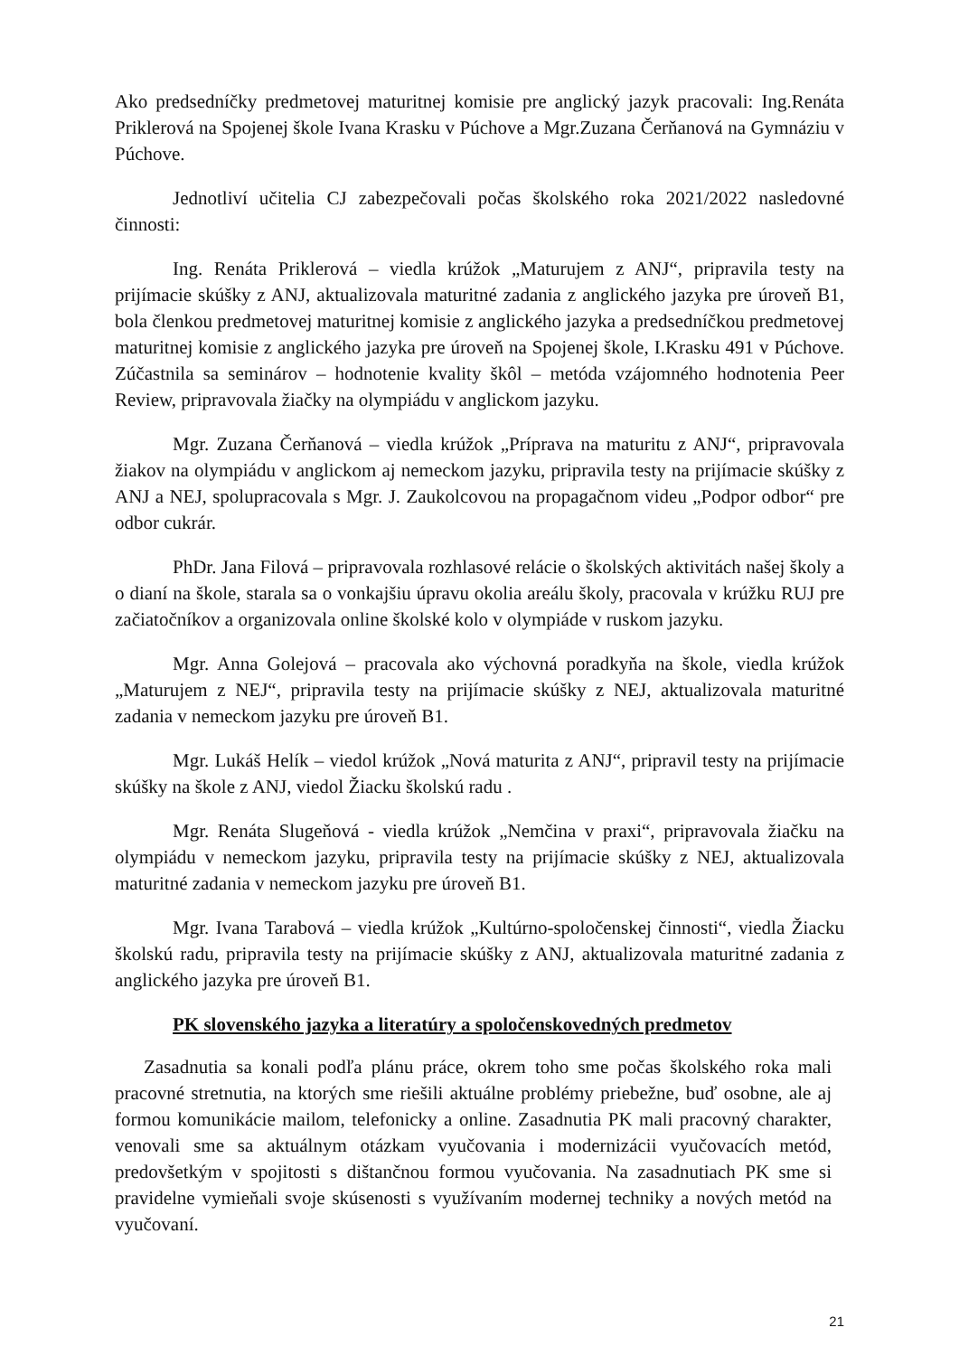Ako predsedníčky predmetovej maturitnej komisie pre anglický jazyk pracovali: Ing.Renáta Priklerová na Spojenej škole Ivana Krasku v Púchove a Mgr.Zuzana Čerňanová na Gymnáziu v Púchove.
Jednotliví učitelia CJ zabezpečovali počas školského roka 2021/2022 nasledovné činnosti:
Ing. Renáta Priklerová – viedla krúžok „Maturujem z ANJ“, pripravila testy na prijímacie skúšky z ANJ, aktualizovala maturitné zadania z anglického jazyka pre úroveň B1, bola členkou predmetovej maturitnej komisie z anglického jazyka a predsedníčkou predmetovej maturitnej komisie z anglického jazyka pre úroveň na Spojenej škole, I.Krasku 491 v Púchove. Zúčastnila sa seminárov – hodnotenie kvality škôl – metóda vzájomného hodnotenia Peer Review, pripravovala žiačky na olympiádu v anglickom jazyku.
Mgr. Zuzana Čerňanová – viedla krúžok „Príprava na maturitu z ANJ“, pripravovala žiakov na olympiádu v anglickom aj nemeckom jazyku, pripravila testy na prijímacie skúšky z ANJ a NEJ, spolupracovala s Mgr. J. Zaukolcovou na propagačnom videu „Podpor odbor“ pre odbor cukrár.
PhDr. Jana Filová – pripravovala rozhlasové relácie o školských aktivitách našej školy a o dianí na škole, starala sa o vonkajšiu úpravu okolia areálu školy, pracovala v krúžku RUJ pre začiatočníkov a organizovala online školské kolo v olympiáde v ruskom jazyku.
Mgr. Anna Golejová – pracovala ako výchovná poradkyňa na škole, viedla krúžok „Maturujem z NEJ“, pripravila testy na prijímacie skúšky z NEJ, aktualizovala maturitné zadania v nemeckom jazyku pre úroveň B1.
Mgr. Lukáš Helík – viedol krúžok „Nová maturita z ANJ“, pripravil testy na prijímacie skúšky na škole z ANJ, viedol Žiacku školskú radu .
Mgr. Renáta Slugeňová - viedla krúžok „Nemčina v praxi“, pripravovala žiačku na olympiádu v nemeckom jazyku, pripravila testy na prijímacie skúšky z NEJ, aktualizovala maturitné zadania v nemeckom jazyku pre úroveň B1.
Mgr. Ivana Tarabová – viedla krúžok „Kultúrno-spoločenskej činnosti“, viedla Žiacku školskú radu, pripravila testy na prijímacie skúšky z ANJ, aktualizovala maturitné zadania z anglického jazyka pre úroveň B1.
PK slovenského jazyka a literatúry a spoločenskovedných predmetov
Zasadnutia sa konali podľa plánu práce, okrem toho sme počas školského roka mali pracovné stretnutia, na ktorých sme riešili aktuálne problémy priebežne, buď osobne, ale aj formou komunikácie mailom, telefonicky a online. Zasadnutia PK mali pracovný charakter, venovali sme sa aktuálnym otázkam vyučovania i modernizácii vyučovacích metód, predovšetkým v spojitosti s dištančnou formou vyučovania. Na zasadnutiach PK sme si pravidelne vymieňali svoje skúsenosti s využívaním modernej techniky a nových metód na vyučovaní.
21